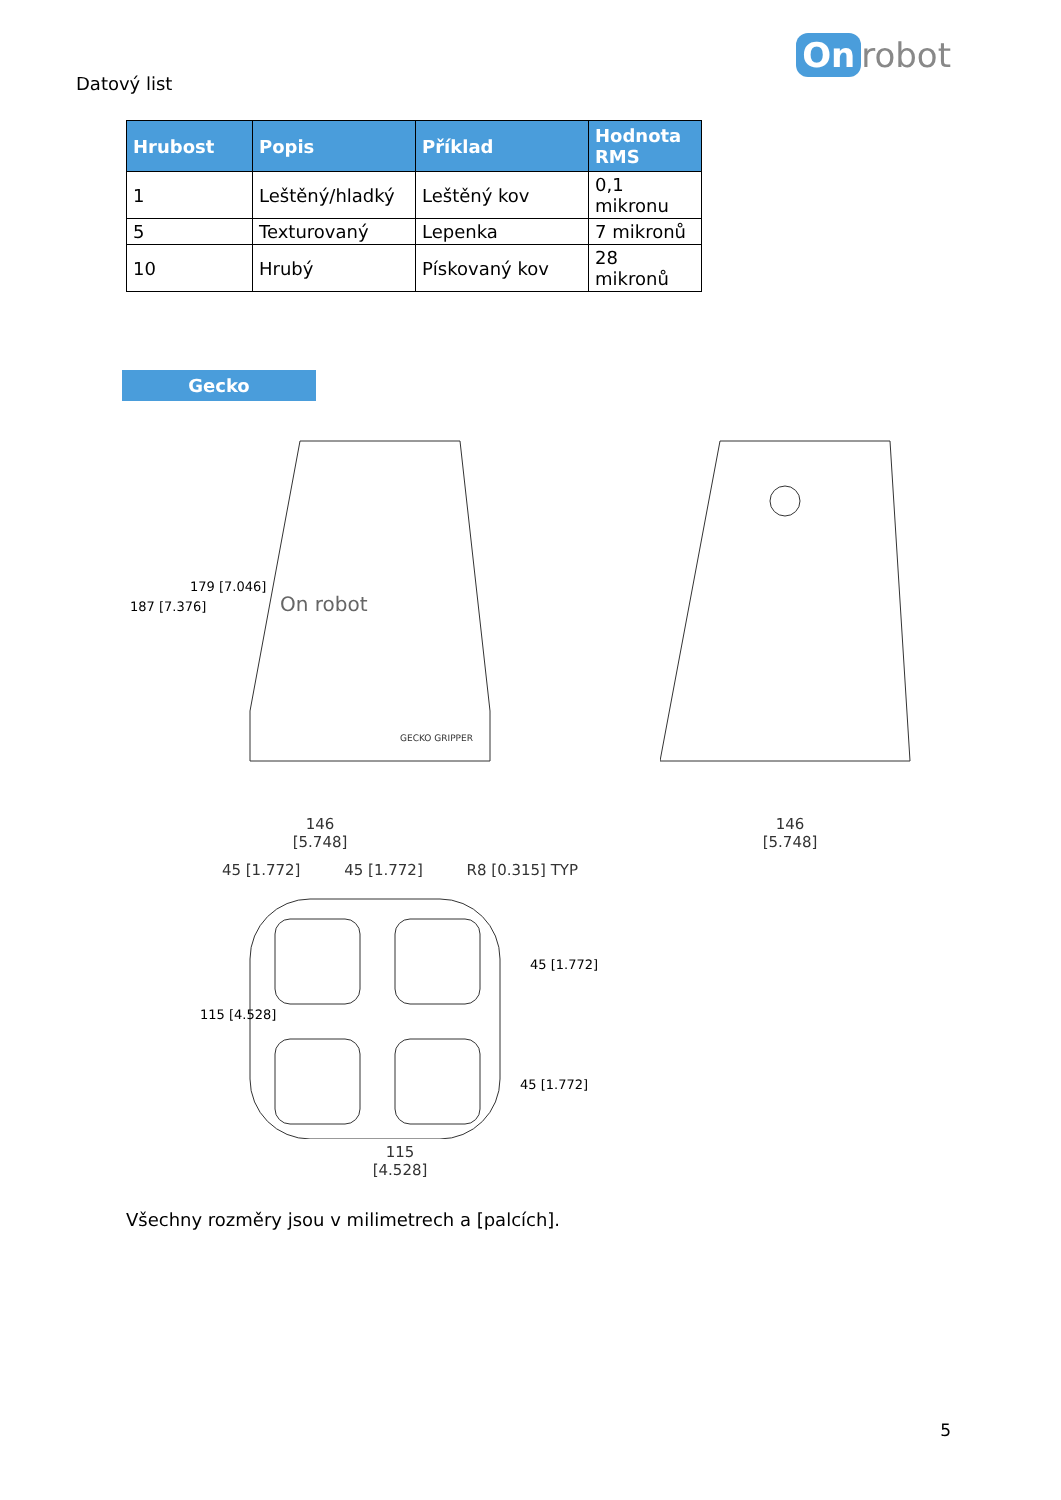Datový list
On robot
| Hrubost | Popis | Příklad | Hodnota RMS |
| --- | --- | --- | --- |
| 1 | Leštěný/hladký | Leštěný kov | 0,1 mikronu |
| 5 | Texturovaný | Lepenka | 7 mikronů |
| 10 | Hrubý | Pískovaný kov | 28 mikronů |
Gecko
On robot
GECKO GRIPPER
187 [7.376]
179 [7.046]
146
[5.748]
146
[5.748]
45 [1.772] 45 [1.772] R8 [0.315] TYP
115 [4.528]
45 [1.772]
45 [1.772]
115
[4.528]
Všechny rozměry jsou v milimetrech a [palcích].
5